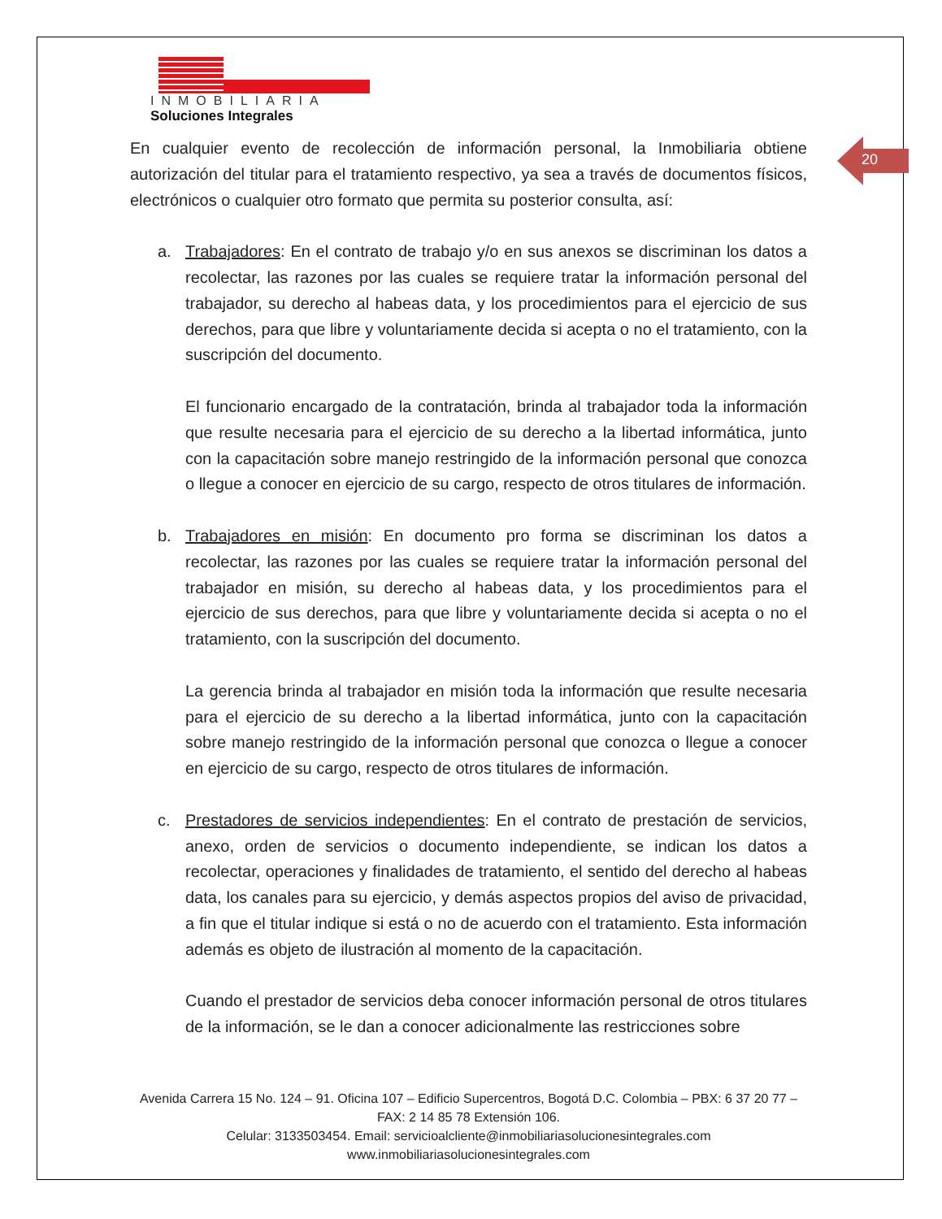INMOBILIARIA
Soluciones Integrales
20
En cualquier evento de recolección de información personal, la Inmobiliaria obtiene autorización del titular para el tratamiento respectivo, ya sea a través de documentos físicos, electrónicos o cualquier otro formato que permita su posterior consulta, así:
a. Trabajadores: En el contrato de trabajo y/o en sus anexos se discriminan los datos a recolectar, las razones por las cuales se requiere tratar la información personal del trabajador, su derecho al habeas data, y los procedimientos para el ejercicio de sus derechos, para que libre y voluntariamente decida si acepta o no el tratamiento, con la suscripción del documento.
El funcionario encargado de la contratación, brinda al trabajador toda la información que resulte necesaria para el ejercicio de su derecho a la libertad informática, junto con la capacitación sobre manejo restringido de la información personal que conozca o llegue a conocer en ejercicio de su cargo, respecto de otros titulares de información.
b. Trabajadores en misión: En documento pro forma se discriminan los datos a recolectar, las razones por las cuales se requiere tratar la información personal del trabajador en misión, su derecho al habeas data, y los procedimientos para el ejercicio de sus derechos, para que libre y voluntariamente decida si acepta o no el tratamiento, con la suscripción del documento.
La gerencia brinda al trabajador en misión toda la información que resulte necesaria para el ejercicio de su derecho a la libertad informática, junto con la capacitación sobre manejo restringido de la información personal que conozca o llegue a conocer en ejercicio de su cargo, respecto de otros titulares de información.
c. Prestadores de servicios independientes: En el contrato de prestación de servicios, anexo, orden de servicios o documento independiente, se indican los datos a recolectar, operaciones y finalidades de tratamiento, el sentido del derecho al habeas data, los canales para su ejercicio, y demás aspectos propios del aviso de privacidad, a fin que el titular indique si está o no de acuerdo con el tratamiento. Esta información además es objeto de ilustración al momento de la capacitación.
Cuando el prestador de servicios deba conocer información personal de otros titulares de la información, se le dan a conocer adicionalmente las restricciones sobre
Avenida Carrera 15 No. 124 – 91. Oficina 107 – Edificio Supercentros, Bogotá D.C. Colombia – PBX: 6 37 20 77 – FAX: 2 14 85 78 Extensión 106.
Celular: 3133503454. Email: servicioalcliente@inmobiliariasolucionesintegrales.com
www.inmobiliariasolucionesintegrales.com